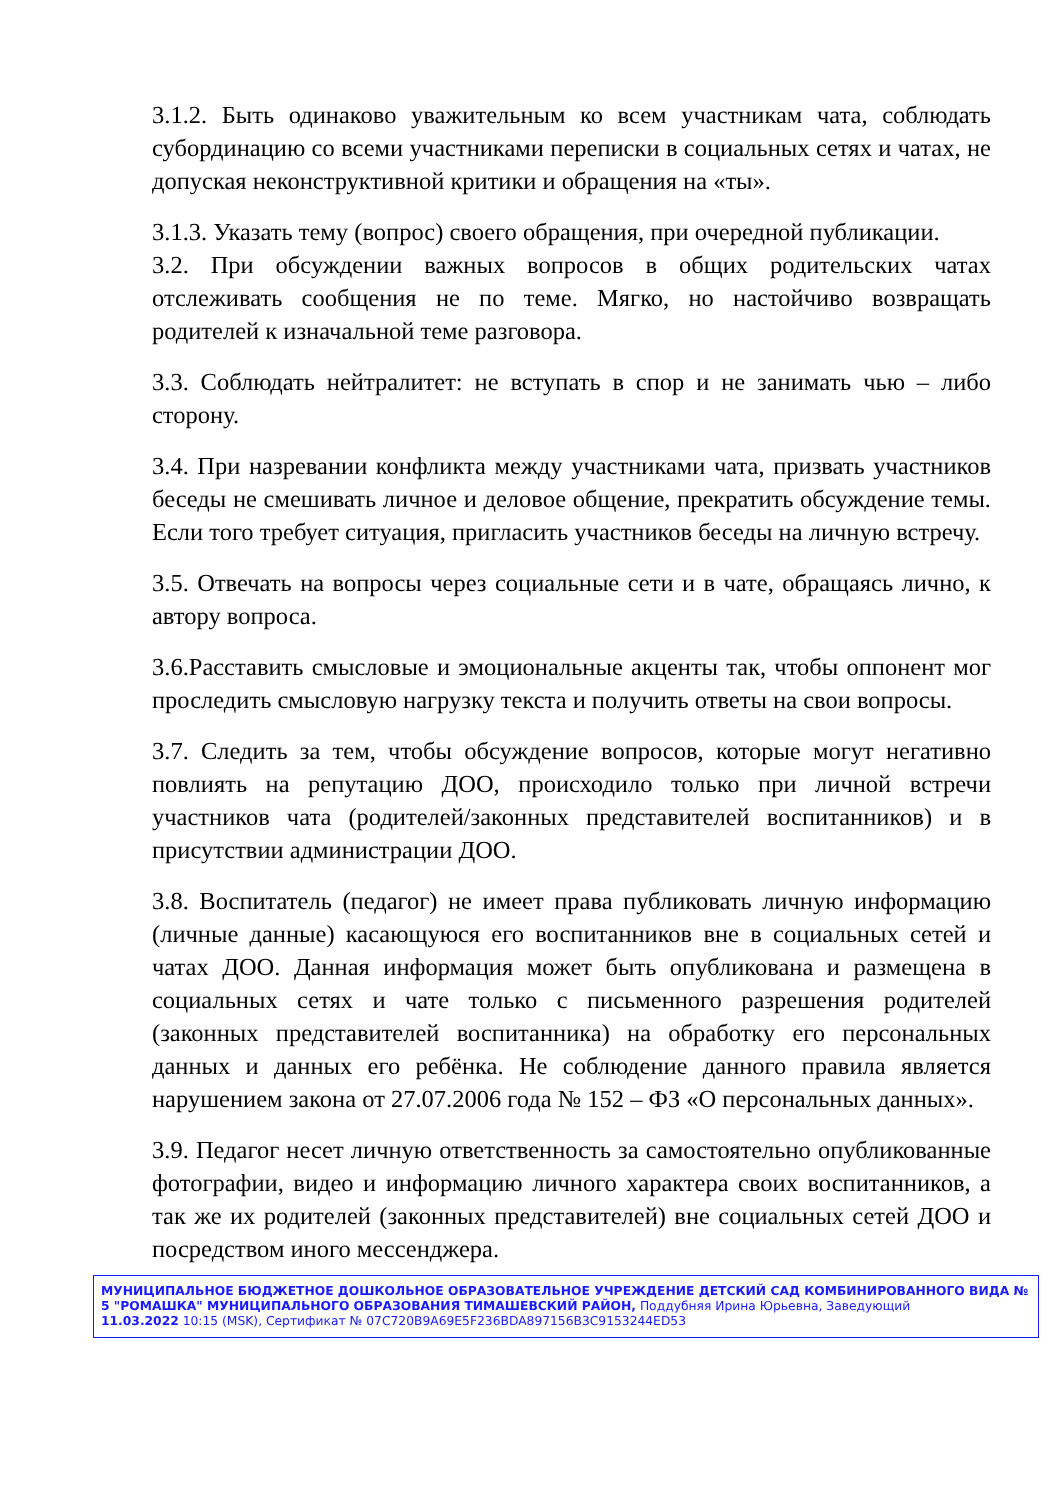3.1.2. Быть одинаково уважительным ко всем участникам чата, соблюдать субординацию со всеми участниками переписки в социальных сетях и чатах, не допуская неконструктивной критики и обращения на «ты».
3.1.3. Указать тему (вопрос) своего обращения, при очередной публикации.
3.2. При обсуждении важных вопросов в общих родительских чатах отслеживать сообщения не по теме. Мягко, но настойчиво возвращать родителей к изначальной теме разговора.
3.3. Соблюдать нейтралитет: не вступать в спор и не занимать чью – либо сторону.
3.4. При назревании конфликта между участниками чата, призвать участников беседы не смешивать личное и деловое общение, прекратить обсуждение темы. Если того требует ситуация, пригласить участников беседы на личную встречу.
3.5. Отвечать на вопросы через социальные сети и в чате, обращаясь лично, к автору вопроса.
3.6.Расставить смысловые и эмоциональные акценты так, чтобы оппонент мог проследить смысловую нагрузку текста и получить ответы на свои вопросы.
3.7. Следить за тем, чтобы обсуждение вопросов, которые могут негативно повлиять на репутацию ДОО, происходило только при личной встречи участников чата (родителей/законных представителей воспитанников) и в присутствии администрации ДОО.
3.8. Воспитатель (педагог) не имеет права публиковать личную информацию (личные данные) касающуюся его воспитанников вне в социальных сетей и чатах ДОО. Данная информация может быть опубликована и размещена в социальных сетях и чате только с письменного разрешения родителей (законных представителей воспитанника) на обработку его персональных данных и данных его ребёнка. Не соблюдение данного правила является нарушением закона от 27.07.2006 года № 152 – ФЗ «О персональных данных».
3.9. Педагог несет личную ответственность за самостоятельно опубликованные фотографии, видео и информацию личного характера своих воспитанников, а так же их родителей (законных представителей) вне социальных сетей ДОО и посредством иного мессенджера.
МУНИЦИПАЛЬНОЕ БЮДЖЕТНОЕ ДОШКОЛЬНОЕ ОБРАЗОВАТЕЛЬНОЕ УЧРЕЖДЕНИЕ ДЕТСКИЙ САД КОМБИНИРОВАННОГО ВИДА № 5 "РОМАШКА" МУНИЦИПАЛЬНОГО ОБРАЗОВАНИЯ ТИМАШЕВСКИЙ РАЙОН, Поддубняя Ирина Юрьевна, Заведующий
11.03.2022 10:15 (MSK), Сертификат № 07C720B9A69E5F236BDA897156B3C9153244ED53